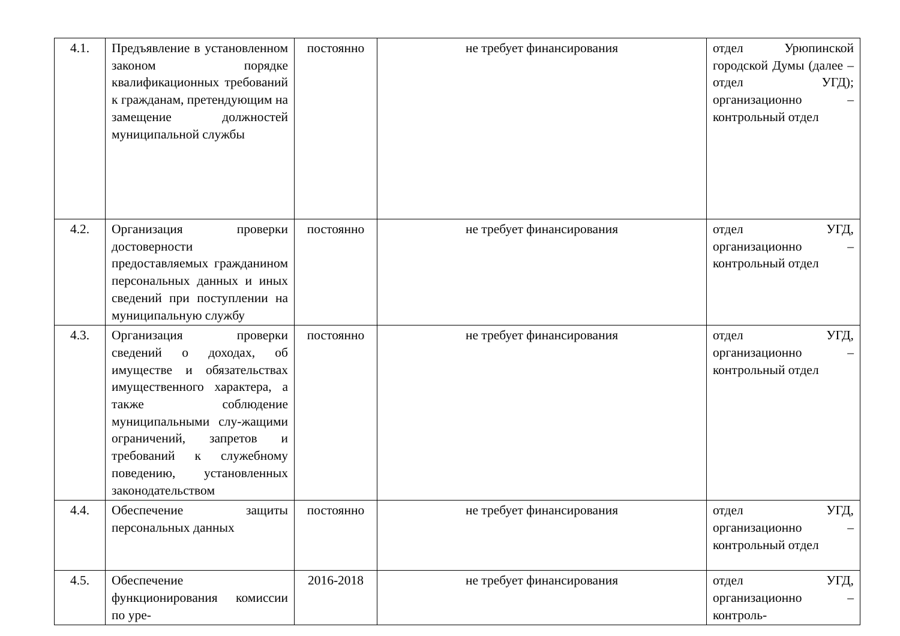| 4.1. | Предъявление в установленном законом порядке квалификационных требований к гражданам, претендующим на замещение должностей муниципальной службы | постоянно | не требует финансирования | отдел Урюпинской городской Думы (далее – отдел УГД); организационно – контрольный отдел |
| 4.2. | Организация проверки достоверности предоставляемых гражданином персональных данных и иных сведений при поступлении на муниципальную службу | постоянно | не требует финансирования | отдел УГД, организационно – контрольный отдел |
| 4.3. | Организация проверки сведений о доходах, об имуществе и обязательствах имущественного характера, а также соблюдение муниципальными слу-жащими ограничений, запретов и требований к служебному поведению, установленных законодательством | постоянно | не требует финансирования | отдел УГД, организационно – контрольный отдел |
| 4.4. | Обеспечение защиты персональных данных | постоянно | не требует финансирования | отдел УГД, организационно – контрольный отдел |
| 4.5. | Обеспечение функционирования комиссии по уре- | 2016-2018 | не требует финансирования | отдел УГД, организационно – контроль- |